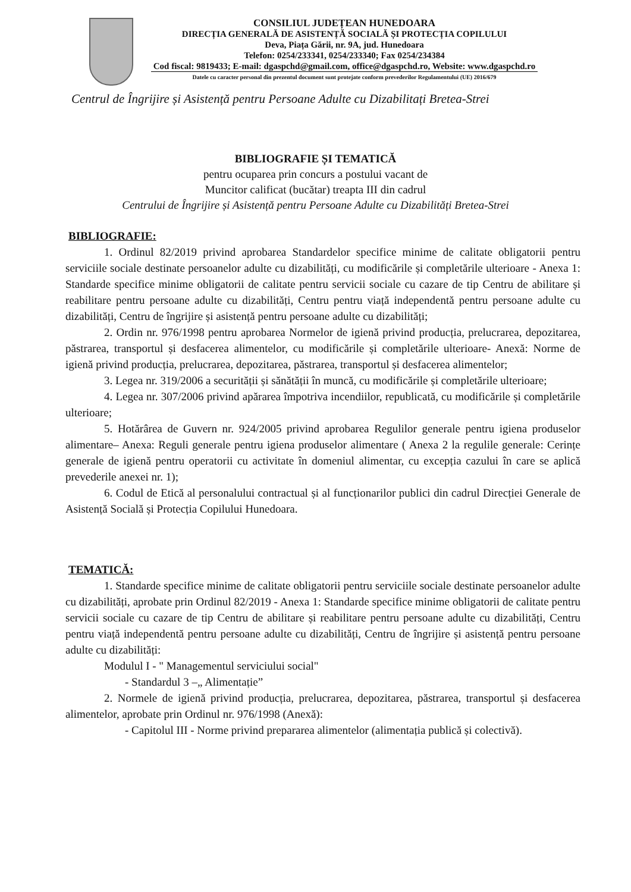CONSILIUL JUDEȚEAN HUNEDOARA
DIRECȚIA GENERALĂ DE ASISTENȚĂ SOCIALĂ ȘI PROTECȚIA COPILULUI
Deva, Piața Gării, nr. 9A, jud. Hunedoara
Telefon: 0254/233341, 0254/233340; Fax 0254/234384
Cod fiscal: 9819433; E-mail: dgaspchd@gmail.com, office@dgaspchd.ro, Website: www.dgaspchd.ro
Datele cu caracter personal din prezentul document sunt protejate conform prevederilor Regulamentului (UE) 2016/679
Centrul de Îngrijire și Asistență pentru Persoane Adulte cu Dizabilitați Bretea-Strei
BIBLIOGRAFIE ȘI TEMATICĂ
pentru ocuparea prin concurs a postului vacant de
Muncitor calificat (bucătar) treapta III din cadrul
Centrului de Îngrijire și Asistență pentru Persoane Adulte cu Dizabilități Bretea-Strei
BIBLIOGRAFIE:
1. Ordinul 82/2019 privind aprobarea Standardelor specifice minime de calitate obligatorii pentru serviciile sociale destinate persoanelor adulte cu dizabilități, cu modificările și completările ulterioare - Anexa 1: Standarde specifice minime obligatorii de calitate pentru servicii sociale cu cazare de tip Centru de abilitare și reabilitare pentru persoane adulte cu dizabilități, Centru pentru viață independentă pentru persoane adulte cu dizabilități, Centru de îngrijire și asistență pentru persoane adulte cu dizabilități;
2. Ordin nr. 976/1998 pentru aprobarea Normelor de igienă privind producția, prelucrarea, depozitarea, păstrarea, transportul și desfacerea alimentelor, cu modificările și completările ulterioare- Anexă: Norme de igienă privind producția, prelucrarea, depozitarea, păstrarea, transportul și desfacerea alimentelor;
3. Legea nr. 319/2006 a securității și sănătății în muncă, cu modificările și completările ulterioare;
4. Legea nr. 307/2006 privind apărarea împotriva incendiilor, republicată, cu modificările și completările ulterioare;
5. Hotărârea de Guvern nr. 924/2005 privind aprobarea Regulilor generale pentru igiena produselor alimentare– Anexa: Reguli generale pentru igiena produselor alimentare ( Anexa 2 la regulile generale: Cerințe generale de igienă pentru operatorii cu activitate în domeniul alimentar, cu excepția cazului în care se aplică prevederile anexei nr. 1);
6. Codul de Etică al personalului contractual și al funcționarilor publici din cadrul Direcției Generale de Asistență Socială și Protecția Copilului Hunedoara.
TEMATICĂ:
1. Standarde specifice minime de calitate obligatorii pentru serviciile sociale destinate persoanelor adulte cu dizabilități, aprobate prin Ordinul 82/2019 - Anexa 1: Standarde specifice minime obligatorii de calitate pentru servicii sociale cu cazare de tip Centru de abilitare și reabilitare pentru persoane adulte cu dizabilități, Centru pentru viață independentă pentru persoane adulte cu dizabilități, Centru de îngrijire și asistență pentru persoane adulte cu dizabilități:
Modulul I - " Managementul serviciului social"
- Standardul 3 –„ Alimentație”
2. Normele de igienă privind producția, prelucrarea, depozitarea, păstrarea, transportul și desfacerea alimentelor, aprobate prin Ordinul nr. 976/1998 (Anexă):
- Capitolul III - Norme privind prepararea alimentelor (alimentația publică și colectivă).